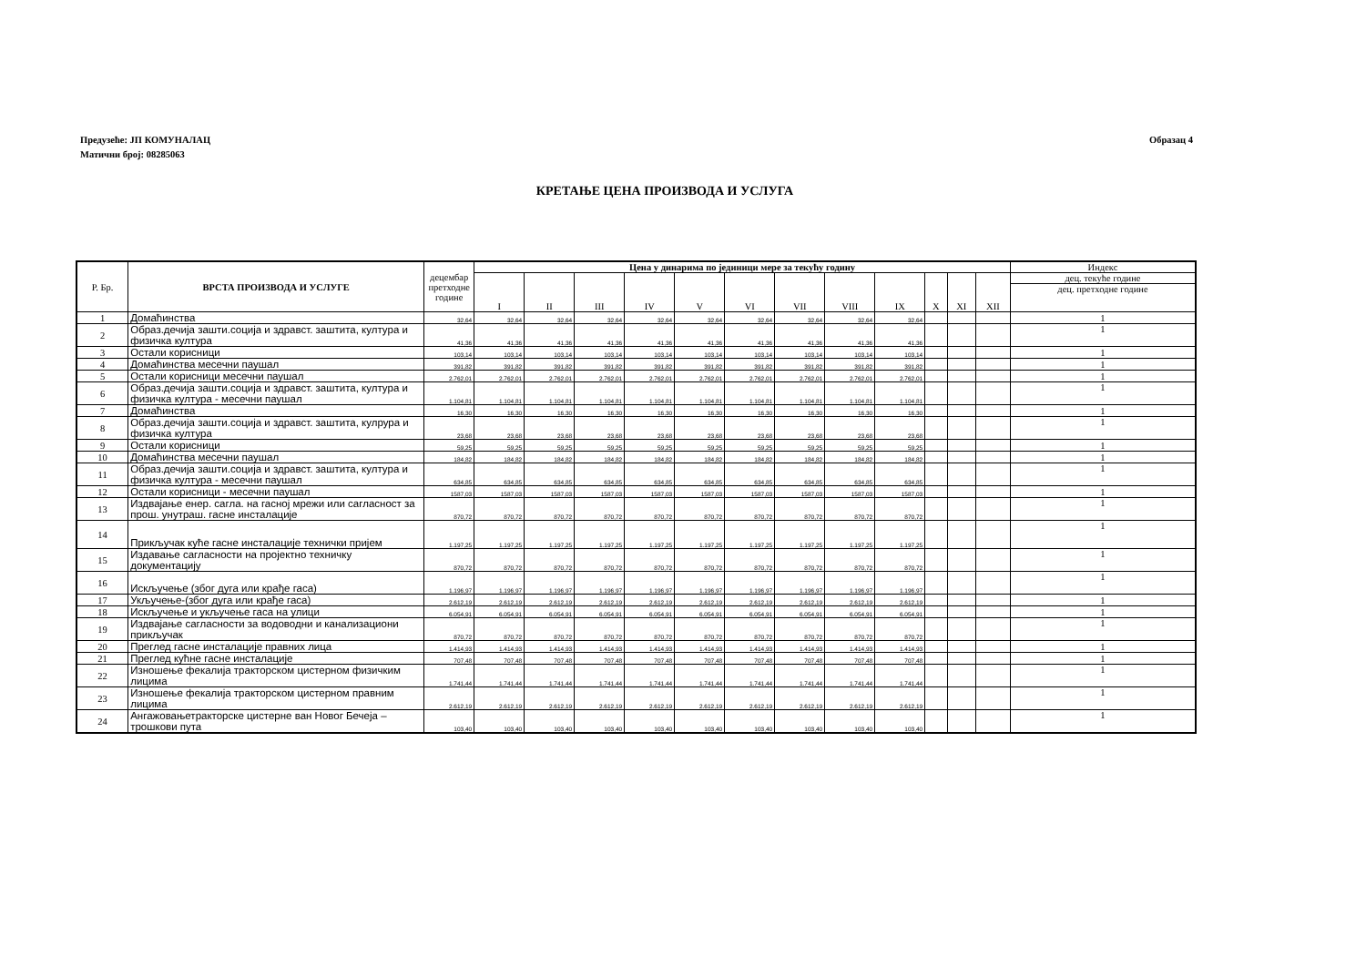Образац 4 Предузеће: ЈП КОМУНАЛАЦ
Матични број: 08285063
КРЕТАЊЕ ЦЕНА ПРОИЗВОДА И УСЛУГА
| Р. Бр. | ВРСТА ПРОИЗВОДА И УСЛУГЕ | децембар претходне године | Цена у динарима по јединици мере за текућу годину | | | | | | | | | | | | Индекс |
| --- | --- | --- | --- | --- | --- | --- | --- | --- | --- | --- | --- | --- | --- | --- | --- |
| | | | I | II | III | IV | V | VI | VII | VIII | IX | X | XI | XII | дец. текуће године |
| | | | | | | | | | | | | | | | дец. претходне године |
| 1 | Домаћинства | 32,64 | 32,64 | 32,64 | 32,64 | 32,64 | 32,64 | 32,64 | 32,64 | 32,64 | 32,64 | | | | 1 |
| 2 | Образ.дечија зашти.соција и здравст. заштита, култура и физичка култура | 41,36 | 41,36 | 41,36 | 41,36 | 41,36 | 41,36 | 41,36 | 41,36 | 41,36 | 41,36 | | | | 1 |
| 3 | Остали корисници | 103,14 | 103,14 | 103,14 | 103,14 | 103,14 | 103,14 | 103,14 | 103,14 | 103,14 | 103,14 | | | | 1 |
| 4 | Домаћинства месечни паушал | 391,82 | 391,82 | 391,82 | 391,82 | 391,82 | 391,82 | 391,82 | 391,82 | 391,82 | 391,82 | | | | 1 |
| 5 | Остали корисници месечни паушал | 2.762,01 | 2.762,01 | 2.762,01 | 2.762,01 | 2.762,01 | 2.762,01 | 2.762,01 | 2.762,01 | 2.762,01 | 2.762,01 | | | | 1 |
| 6 | Образ.дечија зашти.соција и здравст. заштита, култура и физичка култура - месечни паушал | 1.104,81 | 1.104,81 | 1.104,81 | 1.104,81 | 1.104,81 | 1.104,81 | 1.104,81 | 1.104,81 | 1.104,81 | 1.104,81 | | | | 1 |
| 7 | Домаћинства | 16,30 | 16,30 | 16,30 | 16,30 | 16,30 | 16,30 | 16,30 | 16,30 | 16,30 | 16,30 | | | | 1 |
| 8 | Образ.дечија зашти.соција и здравст. заштита, кулрура и физичка култура | 23,68 | 23,68 | 23,68 | 23,68 | 23,68 | 23,68 | 23,68 | 23,68 | 23,68 | 23,68 | | | | 1 |
| 9 | Остали корисници | 59,25 | 59,25 | 59,25 | 59,25 | 59,25 | 59,25 | 59,25 | 59,25 | 59,25 | 59,25 | | | | 1 |
| 10 | Домаћинства месечни паушал | 184,82 | 184,82 | 184,82 | 184,82 | 184,82 | 184,82 | 184,82 | 184,82 | 184,82 | 184,82 | | | | 1 |
| 11 | Образ.дечија зашти.соција и здравст. заштита, култура и физичка култура - месечни паушал | 634,85 | 634,85 | 634,85 | 634,85 | 634,85 | 634,85 | 634,85 | 634,85 | 634,85 | 634,85 | | | | 1 |
| 12 | Остали корисници - месечни паушал | 1587,03 | 1587,03 | 1587,03 | 1587,03 | 1587,03 | 1587,03 | 1587,03 | 1587,03 | 1587,03 | 1587,03 | | | | 1 |
| 13 | Издвајање енер. сагла. на гасној мрежи или сагласност за прош. унутраш. гасне инсталације | 870,72 | 870,72 | 870,72 | 870,72 | 870,72 | 870,72 | 870,72 | 870,72 | 870,72 | 870,72 | | | | 1 |
| 14 | Прикључак куће гасне инсталације технички пријем | 1.197,25 | 1.197,25 | 1.197,25 | 1.197,25 | 1.197,25 | 1.197,25 | 1.197,25 | 1.197,25 | 1.197,25 | 1.197,25 | | | | 1 |
| 15 | Издавање сагласности на пројектно техничку документацију | 870,72 | 870,72 | 870,72 | 870,72 | 870,72 | 870,72 | 870,72 | 870,72 | 870,72 | 870,72 | | | | 1 |
| 16 | Искључење (због дуга или крађе гаса) | 1.196,97 | 1.196,97 | 1.196,97 | 1.196,97 | 1.196,97 | 1.196,97 | 1.196,97 | 1.196,97 | 1.196,97 | 1.196,97 | | | | 1 |
| 17 | Укључење-(због дуга или крађе гаса) | 2.612,19 | 2.612,19 | 2.612,19 | 2.612,19 | 2.612,19 | 2.612,19 | 2.612,19 | 2.612,19 | 2.612,19 | 2.612,19 | | | | 1 |
| 18 | Искључење и укључење гаса на улици | 6.054,91 | 6.054,91 | 6.054,91 | 6.054,91 | 6.054,91 | 6.054,91 | 6.054,91 | 6.054,91 | 6.054,91 | 6.054,91 | | | | 1 |
| 19 | Издвајање сагласности за водоводни и канализациони прикључак | 870,72 | 870,72 | 870,72 | 870,72 | 870,72 | 870,72 | 870,72 | 870,72 | 870,72 | 870,72 | | | | 1 |
| 20 | Преглед гасне инсталације правних лица | 1.414,93 | 1.414,93 | 1.414,93 | 1.414,93 | 1.414,93 | 1.414,93 | 1.414,93 | 1.414,93 | 1.414,93 | 1.414,93 | | | | 1 |
| 21 | Преглед кућне гасне инсталације | 707,48 | 707,48 | 707,48 | 707,48 | 707,48 | 707,48 | 707,48 | 707,48 | 707,48 | 707,48 | | | | 1 |
| 22 | Изношење фекалија тракторском цистерном физичким лицима | 1.741,44 | 1.741,44 | 1.741,44 | 1.741,44 | 1.741,44 | 1.741,44 | 1.741,44 | 1.741,44 | 1.741,44 | 1.741,44 | | | | 1 |
| 23 | Изношење фекалија тракторском цистерном правним лицима | 2.612,19 | 2.612,19 | 2.612,19 | 2.612,19 | 2.612,19 | 2.612,19 | 2.612,19 | 2.612,19 | 2.612,19 | 2.612,19 | | | | 1 |
| 24 | Ангажовањетракторске цистерне ван Новог Бечеја – трошкови пута | 103,40 | 103,40 | 103,40 | 103,40 | 103,40 | 103,40 | 103,40 | 103,40 | 103,40 | 103,40 | | | | 1 |